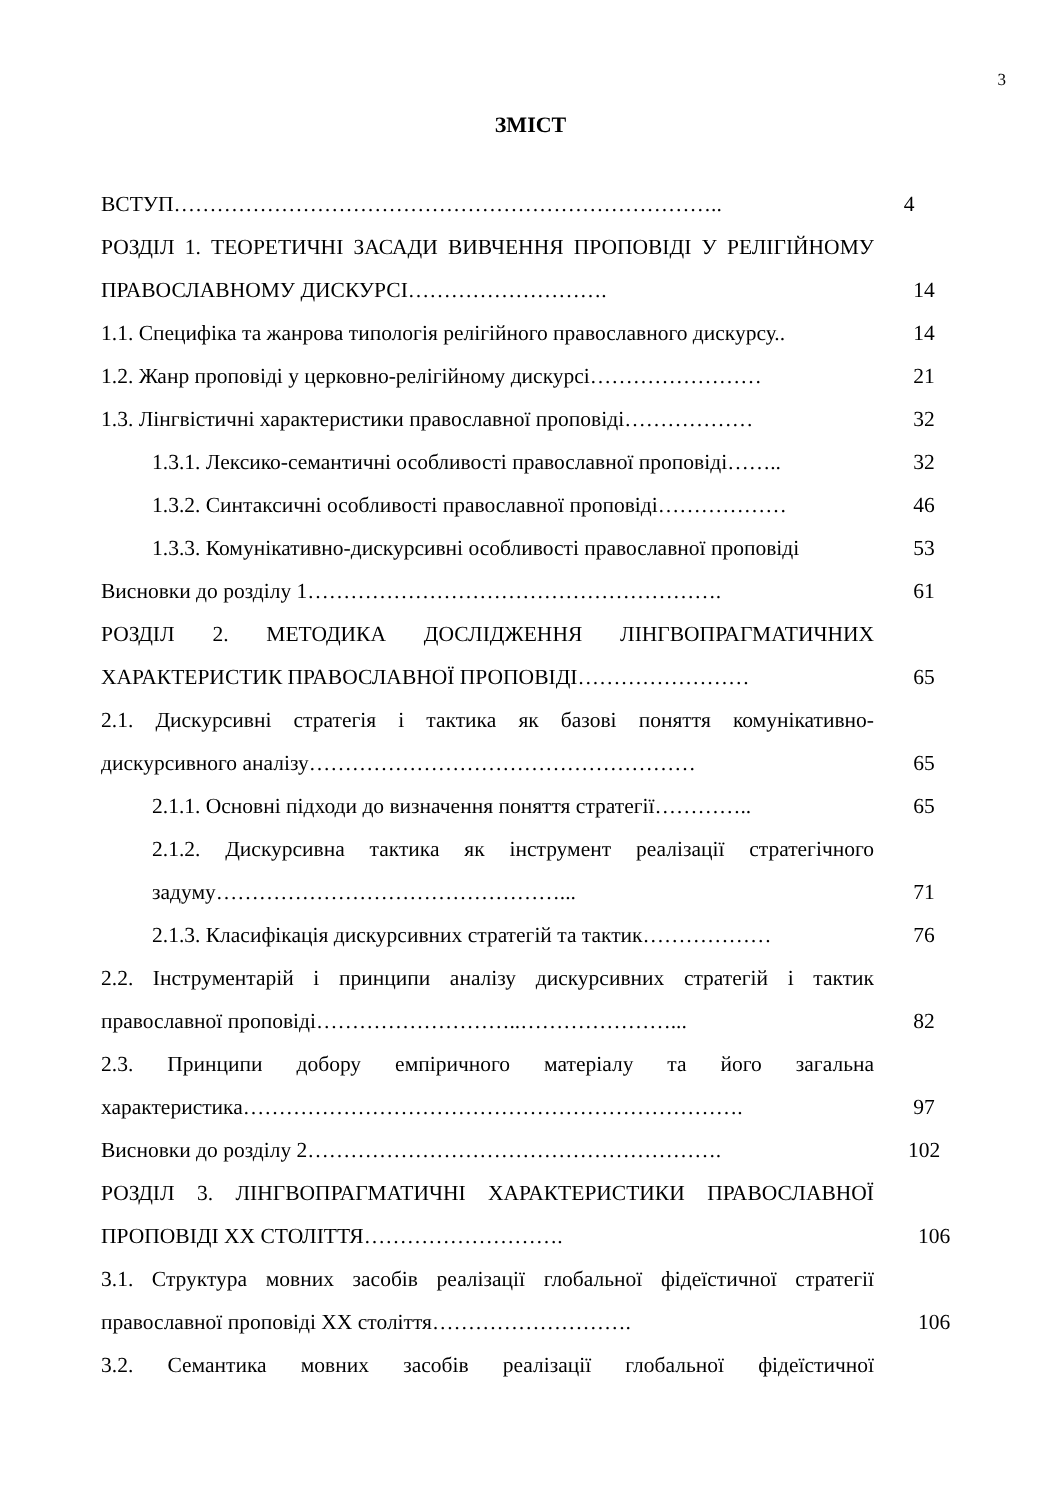3
ЗМІСТ
ВСТУП………………………………………………………………….. 4
РОЗДІЛ 1. ТЕОРЕТИЧНІ ЗАСАДИ ВИВЧЕННЯ ПРОПОВІДІ У РЕЛІГІЙНОМУ ПРАВОСЛАВНОМУ ДИСКУРСІ……………………….
14
1.1. Специфіка та жанрова типологія релігійного православного дискурсу..
14
1.2. Жанр проповіді у церковно-релігійному дискурсі…………………… 21
1.3. Лінгвістичні характеристики православної проповіді………………
32
1.3.1. Лексико-семантичні особливості православної проповіді……..
32
1.3.2. Синтаксичні особливості православної проповіді………………
46
1.3.3. Комунікативно-дискурсивні особливості православної проповіді
53
Висновки до розділу 1…………………………………………………. 61
РОЗДІЛ 2. МЕТОДИКА ДОСЛІДЖЕННЯ ЛІНГВОПРАГМАТИЧНИХ ХАРАКТЕРИСТИК ПРАВОСЛАВНОЇ ПРОПОВІДІ……………………
65
2.1. Дискурсивні стратегія і тактика як базові поняття комунікативно-дискурсивного аналізу………………………………………………
65
2.1.1. Основні підходи до визначення поняття стратегії…………..
65
2.1.2. Дискурсивна тактика як інструмент реалізації стратегічного задуму…………………………………………...
71
2.1.3. Класифікація дискурсивних стратегій та тактик………………
76
2.2. Інструментарій і принципи аналізу дискурсивних стратегій і тактик православної проповіді………………………..…………………...
82
2.3. Принципи добору емпіричного матеріалу та його загальна характеристика…………………………………………………………….
97
Висновки до розділу 2…………………………………………………. 102
РОЗДІЛ 3. ЛІНГВОПРАГМАТИЧНІ ХАРАКТЕРИСТИКИ ПРАВОСЛАВНОЇ ПРОПОВІДІ XX СТОЛІТТЯ……………………….
106
3.1. Структура мовних засобів реалізації глобальної фідеїстичної стратегії православної проповіді XX століття……………………….
106
3.2. Семантика мовних засобів реалізації глобальної фідеїстичної